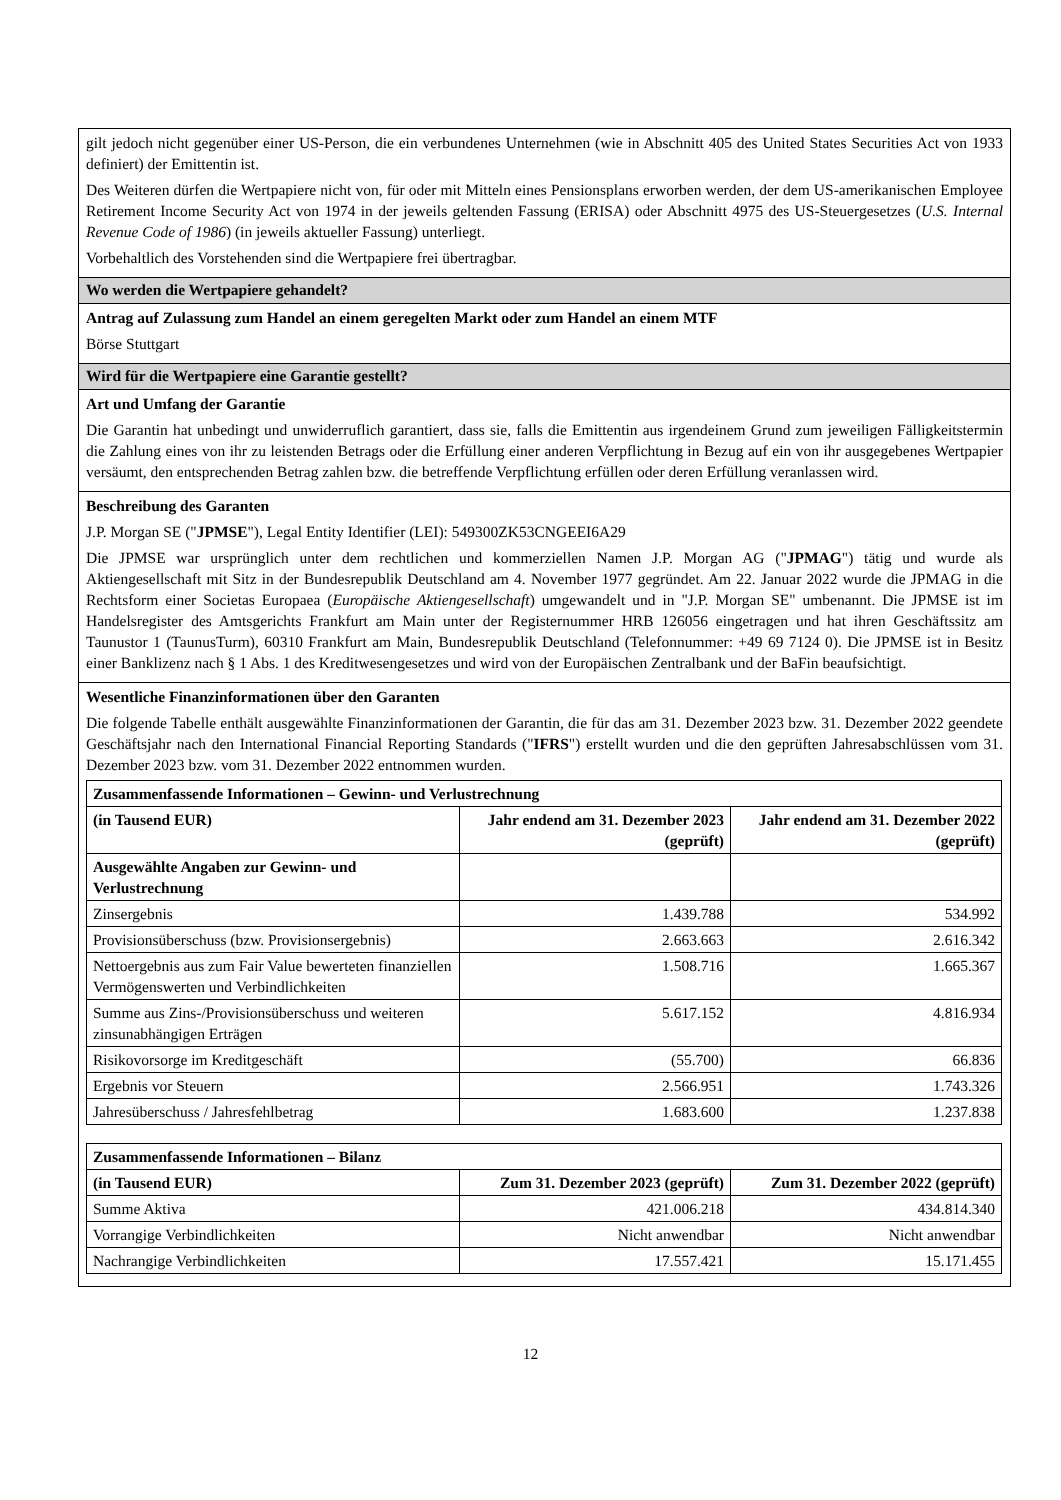gilt jedoch nicht gegenüber einer US-Person, die ein verbundenes Unternehmen (wie in Abschnitt 405 des United States Securities Act von 1933 definiert) der Emittentin ist.
Des Weiteren dürfen die Wertpapiere nicht von, für oder mit Mitteln eines Pensionsplans erworben werden, der dem US-amerikanischen Employee Retirement Income Security Act von 1974 in der jeweils geltenden Fassung (ERISA) oder Abschnitt 4975 des US-Steuergesetzes (U.S. Internal Revenue Code of 1986) (in jeweils aktueller Fassung) unterliegt.
Vorbehaltlich des Vorstehenden sind die Wertpapiere frei übertragbar.
Wo werden die Wertpapiere gehandelt?
Antrag auf Zulassung zum Handel an einem geregelten Markt oder zum Handel an einem MTF
Börse Stuttgart
Wird für die Wertpapiere eine Garantie gestellt?
Art und Umfang der Garantie
Die Garantin hat unbedingt und unwiderruflich garantiert, dass sie, falls die Emittentin aus irgendeinem Grund zum jeweiligen Fälligkeitstermin die Zahlung eines von ihr zu leistenden Betrags oder die Erfüllung einer anderen Verpflichtung in Bezug auf ein von ihr ausgegebenes Wertpapier versäumt, den entsprechenden Betrag zahlen bzw. die betreffende Verpflichtung erfüllen oder deren Erfüllung veranlassen wird.
Beschreibung des Garanten
J.P. Morgan SE ("JPMSE"), Legal Entity Identifier (LEI): 549300ZK53CNGEEI6A29
Die JPMSE war ursprünglich unter dem rechtlichen und kommerziellen Namen J.P. Morgan AG ("JPMAG") tätig und wurde als Aktiengesellschaft mit Sitz in der Bundesrepublik Deutschland am 4. November 1977 gegründet. Am 22. Januar 2022 wurde die JPMAG in die Rechtsform einer Societas Europaea (Europäische Aktiengesellschaft) umgewandelt und in "J.P. Morgan SE" umbenannt. Die JPMSE ist im Handelsregister des Amtsgerichts Frankfurt am Main unter der Registernummer HRB 126056 eingetragen und hat ihren Geschäftssitz am Taunustor 1 (TaunusTurm), 60310 Frankfurt am Main, Bundesrepublik Deutschland (Telefonnummer: +49 69 7124 0). Die JPMSE ist in Besitz einer Banklizenz nach § 1 Abs. 1 des Kreditwesengesetzes und wird von der Europäischen Zentralbank und der BaFin beaufsichtigt.
Wesentliche Finanzinformationen über den Garanten
Die folgende Tabelle enthält ausgewählte Finanzinformationen der Garantin, die für das am 31. Dezember 2023 bzw. 31. Dezember 2022 geendete Geschäftsjahr nach den International Financial Reporting Standards ("IFRS") erstellt wurden und die den geprüften Jahresabschlüssen vom 31. Dezember 2023 bzw. vom 31. Dezember 2022 entnommen wurden.
| Zusammenfassende Informationen – Gewinn- und Verlustrechnung | | |
| --- | --- | --- |
| (in Tausend EUR) | Jahr endend am 31. Dezember 2023 (geprüft) | Jahr endend am 31. Dezember 2022 (geprüft) |
| Ausgewählte Angaben zur Gewinn- und Verlustrechnung | | |
| Zinsergebnis | 1.439.788 | 534.992 |
| Provisionsüberschuss (bzw. Provisionsergebnis) | 2.663.663 | 2.616.342 |
| Nettoergebnis aus zum Fair Value bewerteten finanziellen Vermögenswerten und Verbindlichkeiten | 1.508.716 | 1.665.367 |
| Summe aus Zins-/Provisionsüberschuss und weiteren zinsunabhängigen Erträgen | 5.617.152 | 4.816.934 |
| Risikovorsorge im Kreditgeschäft | (55.700) | 66.836 |
| Ergebnis vor Steuern | 2.566.951 | 1.743.326 |
| Jahresüberschuss / Jahresfehlbetrag | 1.683.600 | 1.237.838 |
| Zusammenfassende Informationen – Bilanz | | |
| --- | --- | --- |
| (in Tausend EUR) | Zum 31. Dezember 2023 (geprüft) | Zum 31. Dezember 2022 (geprüft) |
| Summe Aktiva | 421.006.218 | 434.814.340 |
| Vorrangige Verbindlichkeiten | Nicht anwendbar | Nicht anwendbar |
| Nachrangige Verbindlichkeiten | 17.557.421 | 15.171.455 |
12